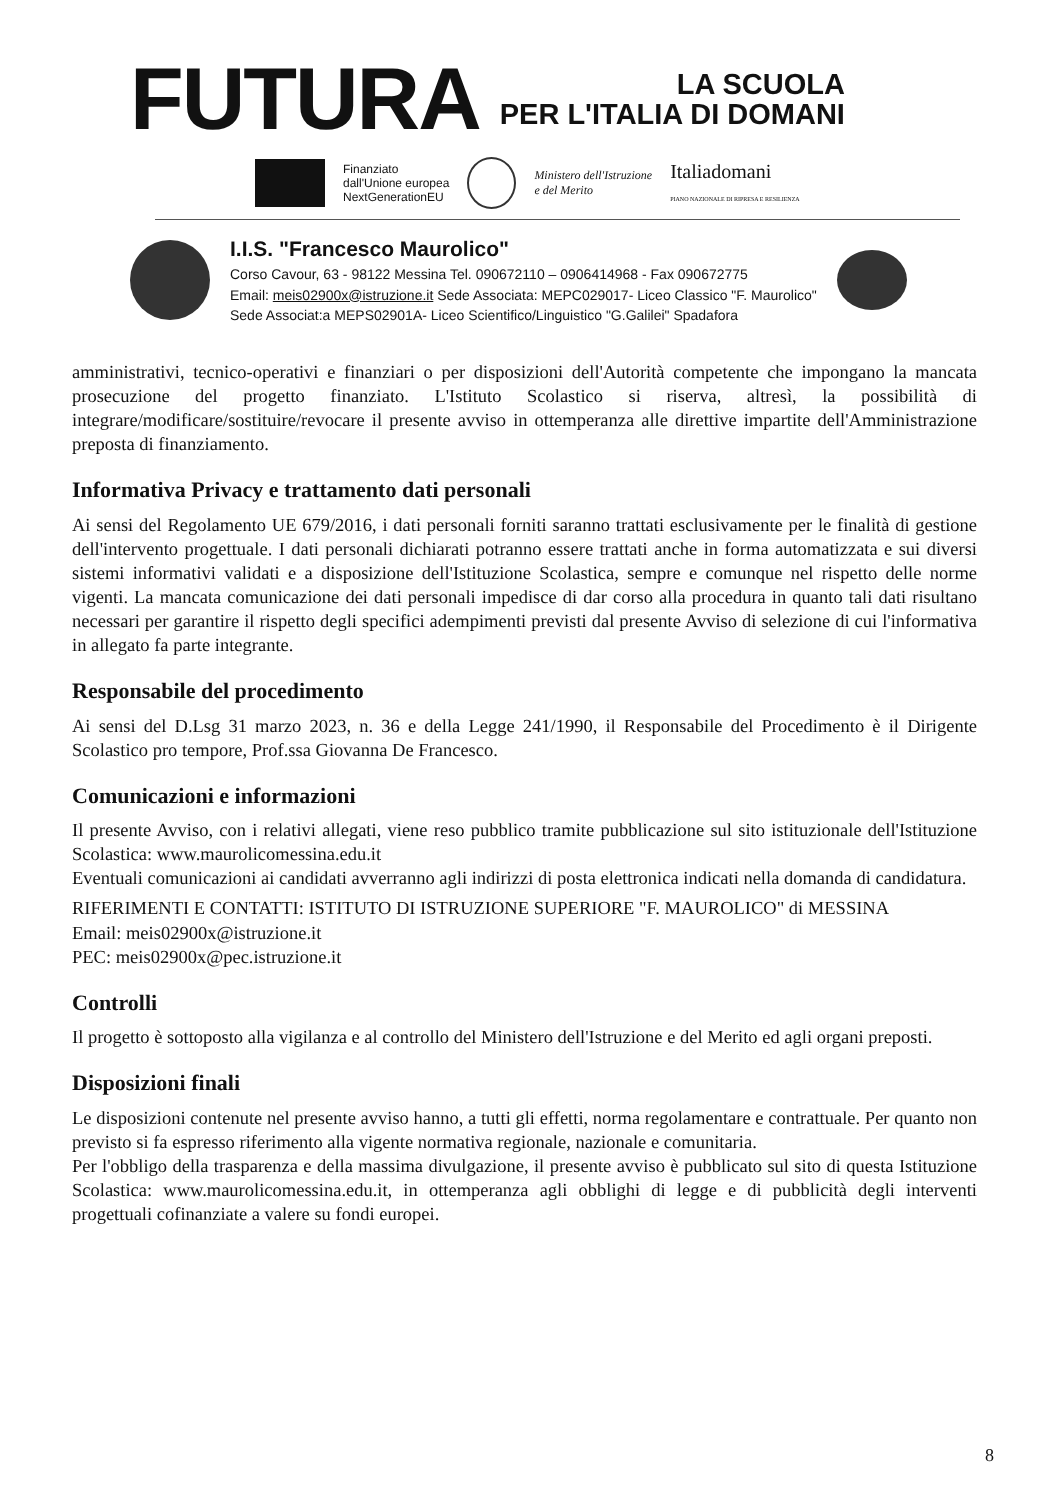FUTURA
LA SCUOLA
PER L'ITALIA DI DOMANI
Finanziato
dall'Unione europea
NextGenerationEU
Ministero dell'Istruzione
e del Merito
Italiadomani
PIANO NAZIONALE DI RIPRESA E RESILIENZA
I.I.S. "Francesco Maurolico"
Corso Cavour, 63 - 98122 Messina Tel. 090672110 – 0906414968 - Fax 090672775
Email: meis02900x@istruzione.it Sede Associata: MEPC029017- Liceo Classico "F. Maurolico"
Sede Associat:a MEPS02901A- Liceo Scientifico/Linguistico "G.Galilei" Spadafora
amministrativi, tecnico-operativi e finanziari o per disposizioni dell'Autorità competente che impongano la mancata prosecuzione del progetto finanziato. L'Istituto Scolastico si riserva, altresì, la possibilità di integrare/modificare/sostituire/revocare il presente avviso in ottemperanza alle direttive impartite dell'Amministrazione preposta di finanziamento.
Informativa Privacy e trattamento dati personali
Ai sensi del Regolamento UE 679/2016, i dati personali forniti saranno trattati esclusivamente per le finalità di gestione dell'intervento progettuale. I dati personali dichiarati potranno essere trattati anche in forma automatizzata e sui diversi sistemi informativi validati e a disposizione dell'Istituzione Scolastica, sempre e comunque nel rispetto delle norme vigenti. La mancata comunicazione dei dati personali impedisce di dar corso alla procedura in quanto tali dati risultano necessari per garantire il rispetto degli specifici adempimenti previsti dal presente Avviso di selezione di cui l'informativa in allegato fa parte integrante.
Responsabile del procedimento
Ai sensi del D.Lsg 31 marzo 2023, n. 36 e della Legge 241/1990, il Responsabile del Procedimento è il Dirigente Scolastico pro tempore, Prof.ssa Giovanna De Francesco.
Comunicazioni e informazioni
Il presente Avviso, con i relativi allegati, viene reso pubblico tramite pubblicazione sul sito istituzionale dell'Istituzione Scolastica: www.maurolicomessina.edu.it
Eventuali comunicazioni ai candidati avverranno agli indirizzi di posta elettronica indicati nella domanda di candidatura.
RIFERIMENTI E CONTATTI: ISTITUTO DI ISTRUZIONE SUPERIORE "F. MAUROLICO" di MESSINA
Email: meis02900x@istruzione.it
PEC: meis02900x@pec.istruzione.it
Controlli
Il progetto è sottoposto alla vigilanza e al controllo del Ministero dell'Istruzione e del Merito ed agli organi preposti.
Disposizioni finali
Le disposizioni contenute nel presente avviso hanno, a tutti gli effetti, norma regolamentare e contrattuale. Per quanto non previsto si fa espresso riferimento alla vigente normativa regionale, nazionale e comunitaria.
Per l'obbligo della trasparenza e della massima divulgazione, il presente avviso è pubblicato sul sito di questa Istituzione Scolastica: www.maurolicomessina.edu.it, in ottemperanza agli obblighi di legge e di pubblicità degli interventi progettuali cofinanziate a valere su fondi europei.
8